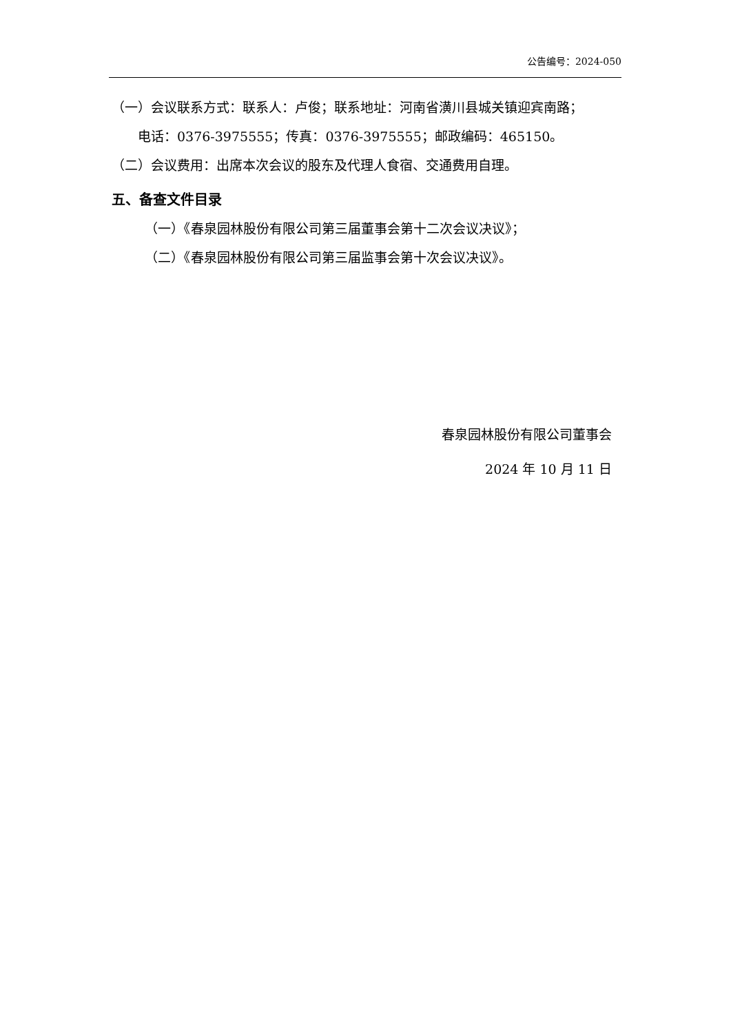公告编号：2024-050
（一）会议联系方式：联系人：卢俊；联系地址：河南省潢川县城关镇迎宾南路；
电话：0376-3975555；传真：0376-3975555；邮政编码：465150。
（二）会议费用：出席本次会议的股东及代理人食宿、交通费用自理。
五、备查文件目录
（一）《春泉园林股份有限公司第三届董事会第十二次会议决议》；
（二）《春泉园林股份有限公司第三届监事会第十次会议决议》。
春泉园林股份有限公司董事会
2024 年 10 月 11 日